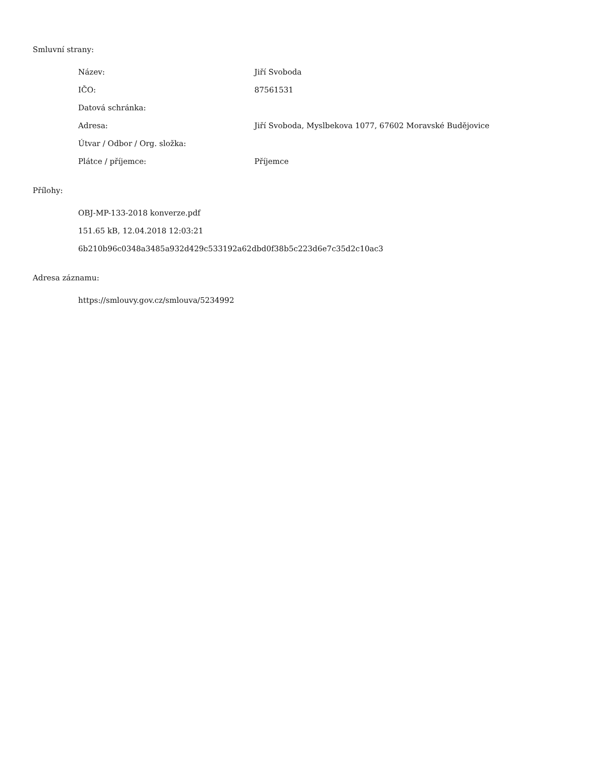Smluvní strany:
| Název: | Jiří Svoboda |
| IČO: | 87561531 |
| Datová schránka: | |
| Adresa: | Jiří Svoboda, Myslbekova 1077, 67602 Moravské Budějovice |
| Útvar / Odbor / Org. složka: | |
| Plátce / příjemce: | Příjemce |
Přílohy:
OBJ-MP-133-2018 konverze.pdf
151.65 kB, 12.04.2018 12:03:21
6b210b96c0348a3485a932d429c533192a62dbd0f38b5c223d6e7c35d2c10ac3
Adresa záznamu:
https://smlouvy.gov.cz/smlouva/5234992